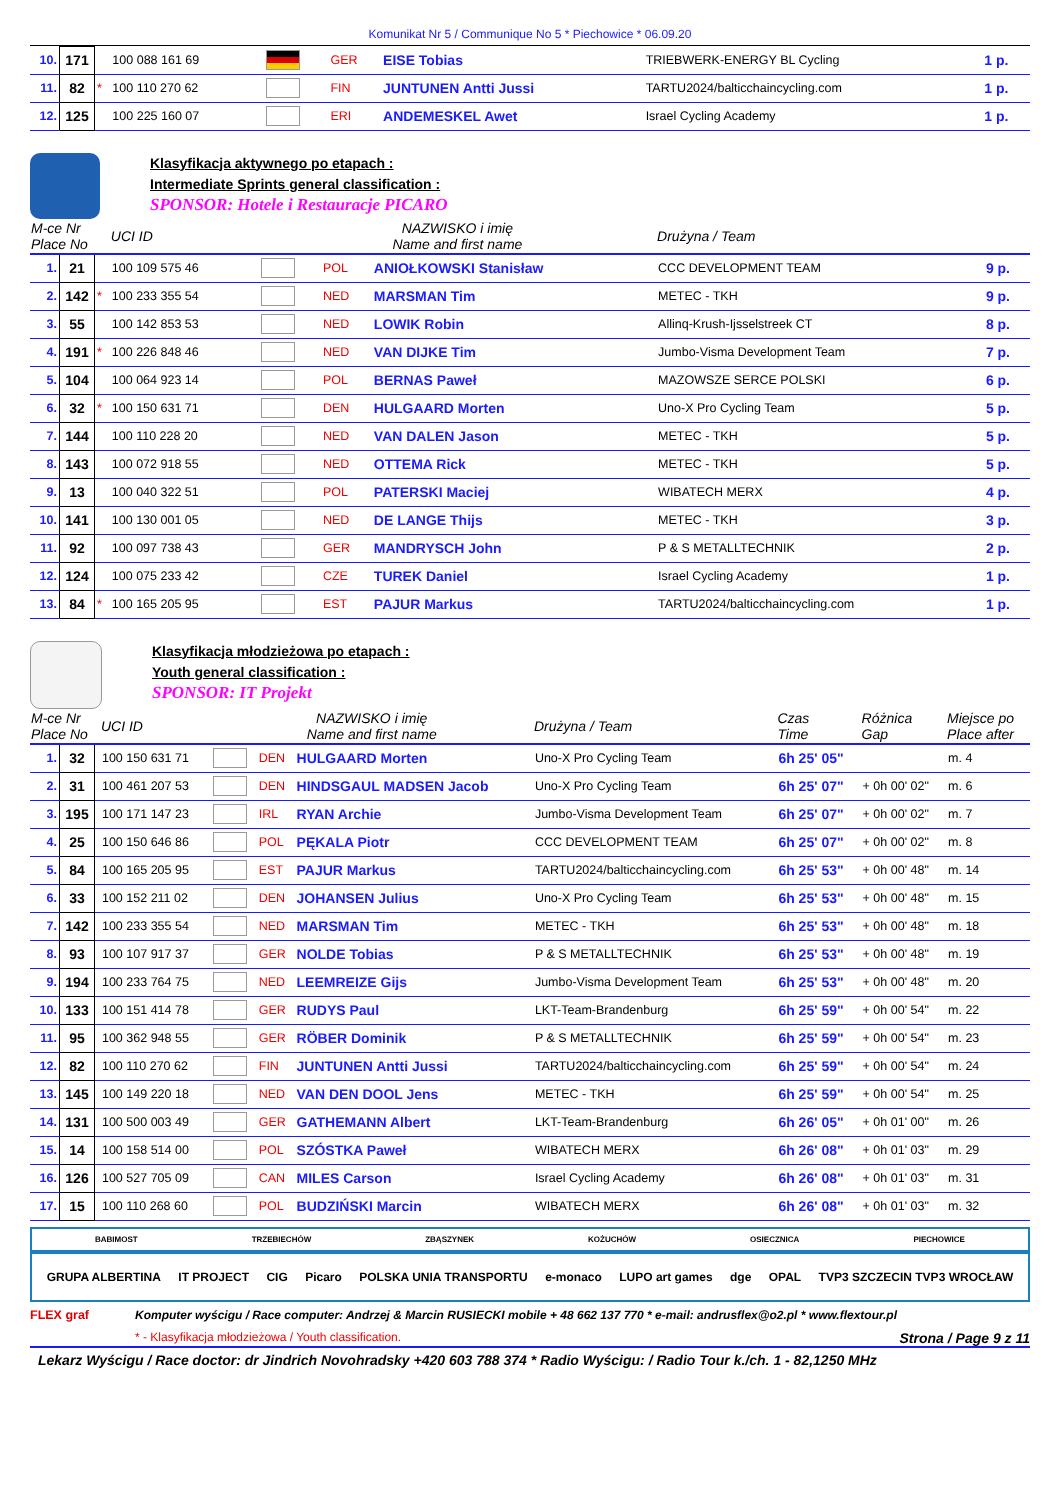Komunikat Nr 5 / Communique No 5 * Piechowice * 06.09.20
| 10. | 171 | | 100 088 161 69 | | GER | EISE Tobias | TRIEBWERK-ENERGY BL Cycling | 1 p. |
| 11. | 82 | * | 100 110 270 62 | | FIN | JUNTUNEN Antti Jussi | TARTU2024/balticchaincycling.com | 1 p. |
| 12. | 125 | | 100 225 160 07 | | ERI | ANDEMESKEL Awet | Israel Cycling Academy | 1 p. |
Klasyfikacja aktywnego po etapach :
Intermediate Sprints general classification :
SPONSOR: Hotele i Restauracje PICARO
| M-ce Nr Place No | | | UCI ID | NAZWISKO i imię Name and first name | | | Drużyna / Team | |
| --- | --- | --- | --- | --- | --- | --- | --- | --- |
| 1. | 21 | | 100 109 575 46 | | POL | ANIOŁKOWSKI Stanisław | CCC DEVELOPMENT TEAM | 9 p. |
| 2. | 142 | * | 100 233 355 54 | | NED | MARSMAN Tim | METEC - TKH | 9 p. |
| 3. | 55 | | 100 142 853 53 | | NED | LOWIK Robin | Allinq-Krush-Ijsselstreek CT | 8 p. |
| 4. | 191 | * | 100 226 848 46 | | NED | VAN DIJKE Tim | Jumbo-Visma Development Team | 7 p. |
| 5. | 104 | | 100 064 923 14 | | POL | BERNAS Paweł | MAZOWSZE SERCE POLSKI | 6 p. |
| 6. | 32 | * | 100 150 631 71 | | DEN | HULGAARD Morten | Uno-X Pro Cycling Team | 5 p. |
| 7. | 144 | | 100 110 228 20 | | NED | VAN DALEN Jason | METEC - TKH | 5 p. |
| 8. | 143 | | 100 072 918 55 | | NED | OTTEMA Rick | METEC - TKH | 5 p. |
| 9. | 13 | | 100 040 322 51 | | POL | PATERSKI Maciej | WIBATECH MERX | 4 p. |
| 10. | 141 | | 100 130 001 05 | | NED | DE LANGE Thijs | METEC - TKH | 3 p. |
| 11. | 92 | | 100 097 738 43 | | GER | MANDRYSCH John | P & S METALLTECHNIK | 2 p. |
| 12. | 124 | | 100 075 233 42 | | CZE | TUREK Daniel | Israel Cycling Academy | 1 p. |
| 13. | 84 | * | 100 165 205 95 | | EST | PAJUR Markus | TARTU2024/balticchaincycling.com | 1 p. |
Klasyfikacja młodzieżowa po etapach :
Youth general classification :
SPONSOR: IT Projekt
| M-ce Nr Place No | | | UCI ID | NAZWISKO i imię Name and first name | | | Drużyna / Team | Czas Time | Różnica Gap | Miejsce po Place after |
| --- | --- | --- | --- | --- | --- | --- | --- | --- | --- | --- |
| 1. | 32 | | 100 150 631 71 | | DEN | HULGAARD Morten | Uno-X Pro Cycling Team | 6h 25' 05" | | m. 4 |
| 2. | 31 | | 100 461 207 53 | | DEN | HINDSGAUL MADSEN Jacob | Uno-X Pro Cycling Team | 6h 25' 07" | + 0h 00' 02" | m. 6 |
| 3. | 195 | | 100 171 147 23 | | IRL | RYAN Archie | Jumbo-Visma Development Team | 6h 25' 07" | + 0h 00' 02" | m. 7 |
| 4. | 25 | | 100 150 646 86 | | POL | PĘKALA Piotr | CCC DEVELOPMENT TEAM | 6h 25' 07" | + 0h 00' 02" | m. 8 |
| 5. | 84 | | 100 165 205 95 | | EST | PAJUR Markus | TARTU2024/balticchaincycling.com | 6h 25' 53" | + 0h 00' 48" | m. 14 |
| 6. | 33 | | 100 152 211 02 | | DEN | JOHANSEN Julius | Uno-X Pro Cycling Team | 6h 25' 53" | + 0h 00' 48" | m. 15 |
| 7. | 142 | | 100 233 355 54 | | NED | MARSMAN Tim | METEC - TKH | 6h 25' 53" | + 0h 00' 48" | m. 18 |
| 8. | 93 | | 100 107 917 37 | | GER | NOLDE Tobias | P & S METALLTECHNIK | 6h 25' 53" | + 0h 00' 48" | m. 19 |
| 9. | 194 | | 100 233 764 75 | | NED | LEEMREIZE Gijs | Jumbo-Visma Development Team | 6h 25' 53" | + 0h 00' 48" | m. 20 |
| 10. | 133 | | 100 151 414 78 | | GER | RUDYS Paul | LKT-Team-Brandenburg | 6h 25' 59" | + 0h 00' 54" | m. 22 |
| 11. | 95 | | 100 362 948 55 | | GER | RÖBER Dominik | P & S METALLTECHNIK | 6h 25' 59" | + 0h 00' 54" | m. 23 |
| 12. | 82 | | 100 110 270 62 | | FIN | JUNTUNEN Antti Jussi | TARTU2024/balticchaincycling.com | 6h 25' 59" | + 0h 00' 54" | m. 24 |
| 13. | 145 | | 100 149 220 18 | | NED | VAN DEN DOOL Jens | METEC - TKH | 6h 25' 59" | + 0h 00' 54" | m. 25 |
| 14. | 131 | | 100 500 003 49 | | GER | GATHEMANN Albert | LKT-Team-Brandenburg | 6h 26' 05" | + 0h 01' 00" | m. 26 |
| 15. | 14 | | 100 158 514 00 | | POL | SZÓSTKA Paweł | WIBATECH MERX | 6h 26' 08" | + 0h 01' 03" | m. 29 |
| 16. | 126 | | 100 527 705 09 | | CAN | MILES Carson | Israel Cycling Academy | 6h 26' 08" | + 0h 01' 03" | m. 31 |
| 17. | 15 | | 100 110 268 60 | | POL | BUDZIŃSKI Marcin | WIBATECH MERX | 6h 26' 08" | + 0h 01' 03" | m. 32 |
BABIMOST TRZEBIECHÓW ZBĄSZYNEK KOŻUCHÓW OSIECZNICA PIECHOWICE
GRUPA ALBERTINA IT PROJECT CIG Picaro POLSKA UNIA TRANSPORTU e-monaco LUPO art games dge OPAL TVP3 SZCZECIN TVP3 WROCŁAW
FLEX graf Komputer wyścigu / Race computer: Andrzej & Marcin RUSIECKI mobile + 48 662 137 770 * e-mail: andrusflex@o2.pl * www.flextour.pl
* - Klasyfikacja młodzieżowa / Youth classification. Strona / Page 9 z 11
Lekarz Wyścigu / Race doctor: dr Jindrich Novohradsky +420 603 788 374 * Radio Wyścigu: / Radio Tour k./ch. 1 - 82,1250 MHz